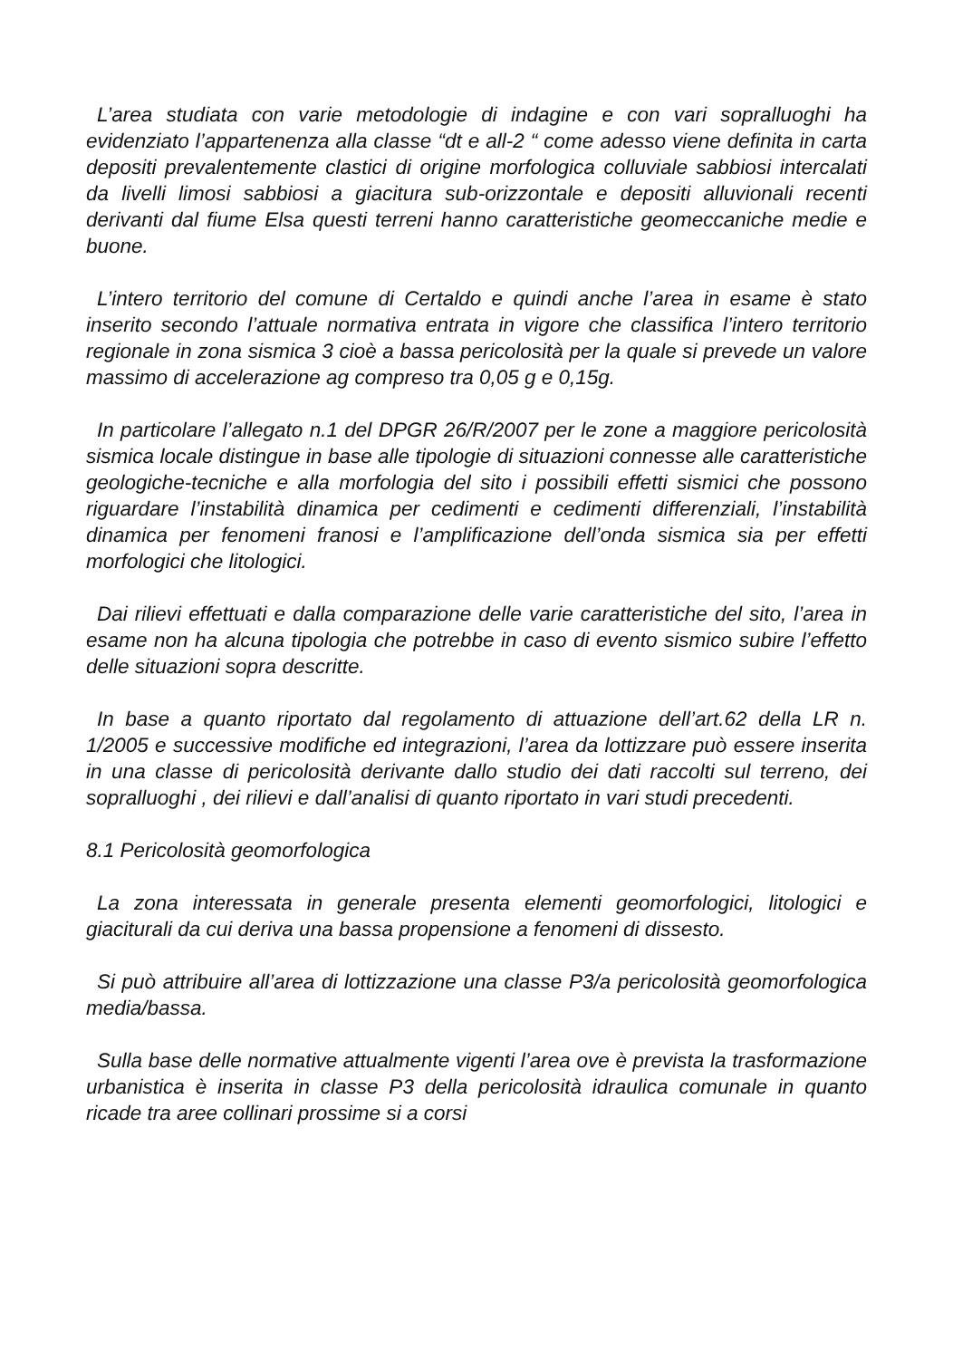L’area studiata con varie metodologie di indagine e con vari sopralluoghi ha evidenziato l’appartenenza alla classe “dt e all-2 “ come adesso viene definita in carta depositi prevalentemente clastici di origine morfologica colluviale sabbiosi intercalati da livelli limosi sabbiosi a giacitura sub-orizzontale e depositi alluvionali recenti derivanti dal fiume Elsa questi terreni hanno caratteristiche geomeccaniche medie e buone.
L’intero territorio del comune di Certaldo e quindi anche l’area in esame è stato inserito secondo l’attuale normativa entrata in vigore che classifica l’intero territorio regionale in zona sismica 3 cioè a bassa pericolosità per la quale si prevede un valore massimo di accelerazione ag compreso tra 0,05 g e 0,15g.
In particolare l’allegato n.1 del DPGR 26/R/2007 per le zone a maggiore pericolosità sismica locale distingue in base alle tipologie di situazioni connesse alle caratteristiche geologiche-tecniche e alla morfologia del sito i possibili effetti sismici che possono riguardare l’instabilità dinamica per cedimenti e cedimenti differenziali, l’instabilità dinamica per fenomeni franosi e l’amplificazione dell’onda sismica sia per effetti morfologici che litologici.
Dai rilievi effettuati e dalla comparazione delle varie caratteristiche del sito, l’area in esame non ha alcuna tipologia che potrebbe in caso di evento sismico subire l’effetto delle situazioni sopra descritte.
In base a quanto riportato dal regolamento di attuazione dell’art.62 della LR n. 1/2005 e successive modifiche ed integrazioni, l’area da lottizzare può essere inserita in una classe di pericolosità derivante dallo studio dei dati raccolti sul terreno, dei sopralluoghi , dei rilievi e dall’analisi di quanto riportato in vari studi precedenti.
8.1 Pericolosità geomorfologica
La zona interessata in generale presenta elementi geomorfologici, litologici e giaciturali da cui deriva una bassa propensione a fenomeni di dissesto.
Si può attribuire all’area di lottizzazione una classe P3/a pericolosità geomorfologica media/bassa.
Sulla base delle normative attualmente vigenti l’area ove è prevista la trasformazione urbanistica è inserita in classe P3 della pericolosità idraulica comunale in quanto ricade tra aree collinari prossime si a corsi